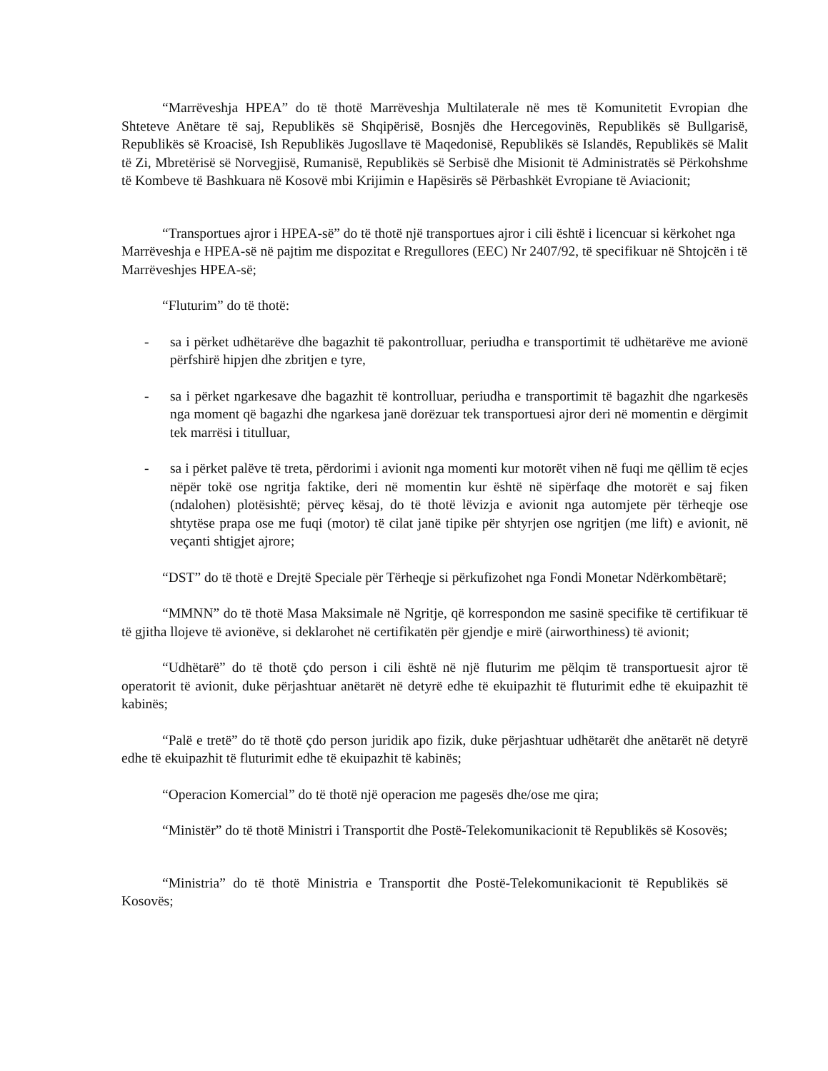“Marrëveshja HPEA” do të thotë Marrëveshja Multilaterale në mes të Komunitetit Evropian dhe Shteteve Anëtare të saj, Republikës së Shqipërisë, Bosnjës dhe Hercegovinës, Republikës së Bullgarisë, Republikës së Kroacisë, Ish Republikës Jugosllave të Maqedonisë, Republikës së Islandës, Republikës së Malit të Zi, Mbretërisë së Norvegjisë, Rumanisë, Republikës së Serbisë dhe Misionit të Administratës së Përkohshme të Kombeve të Bashkuara në Kosovë mbi Krijimin e Hapësirës së Përbashkët Evropiane të Aviacionit;
“Transportues ajror i HPEA-së” do të thotë një transportues ajror i cili është i licencuar si kërkohet nga Marrëveshja e HPEA-së në pajtim me dispozitat e Rregullores (EEC) Nr 2407/92, të specifikuar në Shtojcën i të Marrëveshjes HPEA-së;
“Fluturim” do të thotë:
- sa i përket udhëtarëve dhe bagazhit të pakontrolluar, periudha e transportimit të udhëtarëve me avionë përfshirë hipjen dhe zbritjen e tyre,
- sa i përket ngarkesave dhe bagazhit të kontrolluar, periudha e transportimit të bagazhit dhe ngarkesës nga moment që bagazhi dhe ngarkesa janë dorëzuar tek transportuesi ajror deri në momentin e dërgimit tek marrësi i titulluar,
- sa i përket palëve të treta, përdorimi i avionit nga momenti kur motorët vihen në fuqi me qëllim të ecjes nëpër tokë ose ngritja faktike, deri në momentin kur është në sipërfaqe dhe motorët e saj fiken (ndalohen) plotësishtë; përveç kësaj, do të thotë lëvizja e avionit nga automjete për tërheqje ose shtytëse prapa ose me fuqi (motor) të cilat janë tipike për shtyrjen ose ngritjen (me lift) e avionit, në veçanti shtigjet ajrore;
“DST” do të thotë e Drejtë Speciale për Tërheqje si përkufizohet nga Fondi Monetar Ndërkombëtarë;
“MMNN” do të thotë Masa Maksimale në Ngritje, që korrespondon me sasinë specifike të certifikuar të të gjitha llojeve të avionëve, si deklarohet në certifikatën për gjendje e mirë (airworthiness) të avionit;
“Udhëtarë” do të thotë çdo person i cili është në një fluturim me pëlqim të transportuesit ajror të operatorit të avionit, duke përjashtuar anëtarët në detyrë edhe të ekuipazhit të fluturimit edhe të ekuipazhit të kabinës;
“Palë e tretë” do të thotë çdo person juridik apo fizik, duke përjashtuar udhëtarët dhe anëtarët në detyrë edhe të ekuipazhit të fluturimit edhe të ekuipazhit të kabinës;
“Operacion Komercial” do të thotë një operacion me pagesës dhe/ose me qira;
“Ministër” do të thotë Ministri i Transportit dhe Postë-Telekomunikacionit të Republikës së Kosovës;
“Ministria” do të thotë Ministria e Transportit dhe Postë-Telekomunikacionit të Republikës së Kosovës;